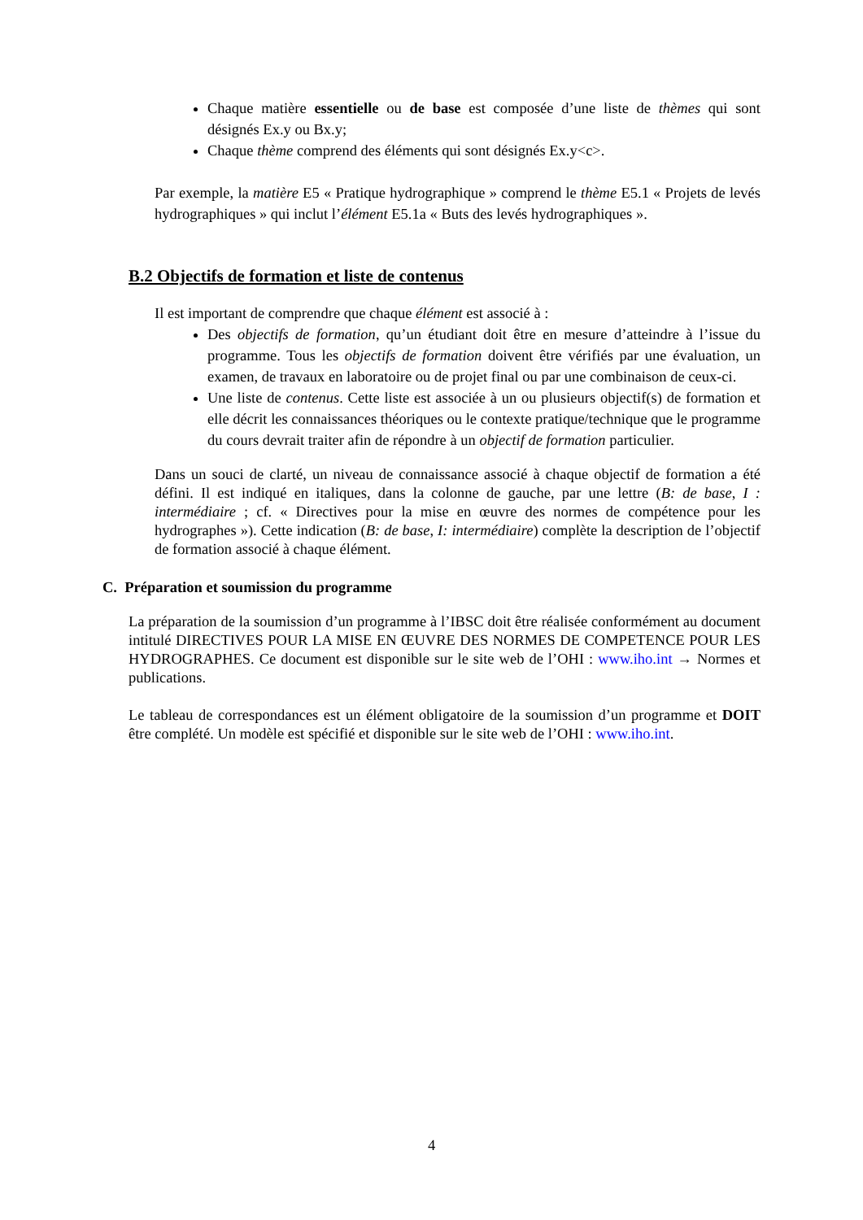Chaque matière essentielle ou de base est composée d’une liste de thèmes qui sont désignés Ex.y ou Bx.y;
Chaque thème comprend des éléments qui sont désignés Ex.y<c>.
Par exemple, la matière E5 « Pratique hydrographique » comprend le thème E5.1 « Projets de levés hydrographiques » qui inclut l’élément E5.1a « Buts des levés hydrographiques ».
B.2 Objectifs de formation et liste de contenus
Il est important de comprendre que chaque élément est associé à :
Des objectifs de formation, qu’un étudiant doit être en mesure d’atteindre à l’issue du programme. Tous les objectifs de formation doivent être vérifiés par une évaluation, un examen, de travaux en laboratoire ou de projet final ou par une combinaison de ceux-ci.
Une liste de contenus. Cette liste est associée à un ou plusieurs objectif(s) de formation et elle décrit les connaissances théoriques ou le contexte pratique/technique que le programme du cours devrait traiter afin de répondre à un objectif de formation particulier.
Dans un souci de clarté, un niveau de connaissance associé à chaque objectif de formation a été défini. Il est indiqué en italiques, dans la colonne de gauche, par une lettre (B: de base, I : intermédiaire ; cf. « Directives pour la mise en œuvre des normes de compétence pour les hydrographes »). Cette indication (B: de base, I: intermédiaire) complète la description de l’objectif de formation associé à chaque élément.
C. Préparation et soumission du programme
La préparation de la soumission d’un programme à l’IBSC doit être réalisée conformément au document intitulé DIRECTIVES POUR LA MISE EN ŒUVRE DES NORMES DE COMPETENCE POUR LES HYDROGRAPHES. Ce document est disponible sur le site web de l’OHI : www.iho.int → Normes et publications.
Le tableau de correspondances est un élément obligatoire de la soumission d’un programme et DOIT être complété. Un modèle est spécifié et disponible sur le site web de l’OHI : www.iho.int.
4